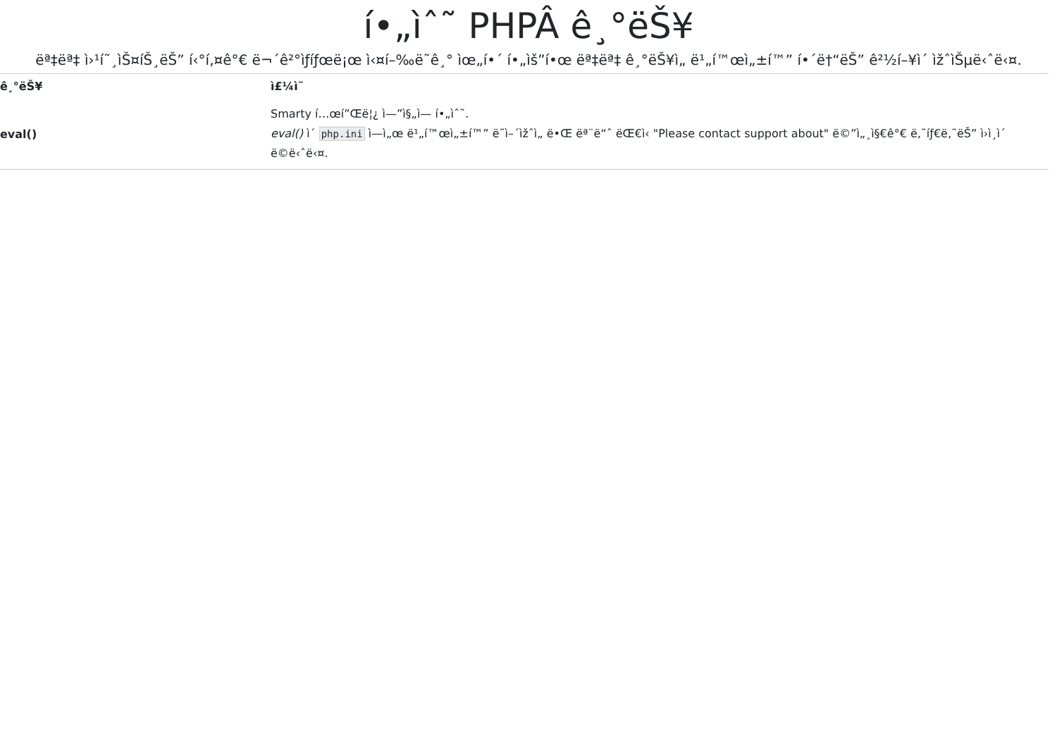í•„ìˆ˜ PHPÂ ê¸°ëŠ¥
ëª‡ëª‡ ì›¹í˜¸ìŠ¤íŠ¸ëŠ” í‹°í‚¤ê°€ ë¬´ê²°ìƒíƒœë¡œ ì‹¤í–‰ë˜ê¸° ìœ„í•´ í•„ìš”í•œ ëª‡ëª‡ ê¸°ëŠ¥ì„ ë¹„í™œì„±í™” í•´ë†“ëŠ” ê²½í–¥ì´ ìžˆìŠµë‹ˆë‹¤.
| ê¸°ëŠ¥ | ì£¼ì˜ |
| --- | --- |
| eval() | Smarty í…œí”Œë¦¿ ì—”ì§„ì— í•„ìˆ˜. eval() ì´ php.ini ì—ì„œ ë¹„í™œì„±í™” ë˜ì–´ìžˆì„ ë•Œ ëª¨ë“ˆ ëŒ€ì‹ "Please contact support about" ë©”ì„¸ì§€ê°€ ë‚˜íƒ€ë‚˜ëŠ” ì›ì¸ì´ ë©ë‹ˆë‹¤. |